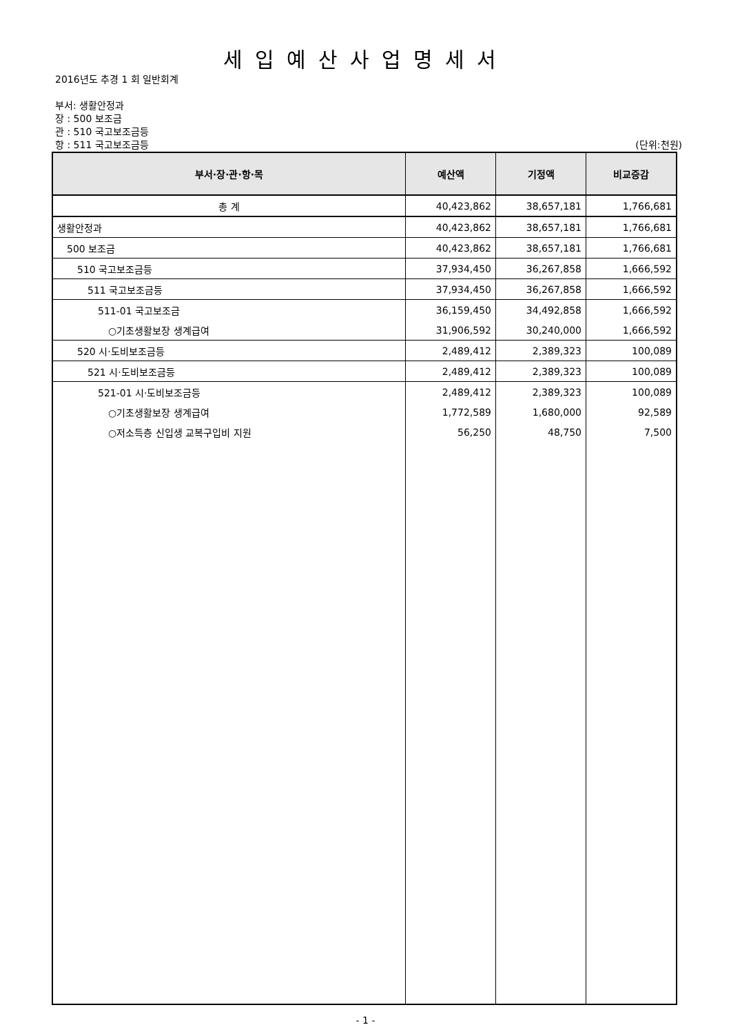세입예산사업명세서
2016년도 추경 1 회 일반회계
부서: 생활안정과
장 : 500 보조금
관 : 510 국고보조금등
항 : 511 국고보조금등 (단위:천원)
| 부서·장·관·항·목 | 예산액 | 기정액 | 비교증감 |
| --- | --- | --- | --- |
| 총 계 | 40,423,862 | 38,657,181 | 1,766,681 |
| 생활안정과 | 40,423,862 | 38,657,181 | 1,766,681 |
| 500 보조금 | 40,423,862 | 38,657,181 | 1,766,681 |
| 510 국고보조금등 | 37,934,450 | 36,267,858 | 1,666,592 |
| 511 국고보조금등 | 37,934,450 | 36,267,858 | 1,666,592 |
| 511-01 국고보조금 | 36,159,450 | 34,492,858 | 1,666,592 |
| ○기초생활보장 생계급여 | 31,906,592 | 30,240,000 | 1,666,592 |
| 520 시·도비보조금등 | 2,489,412 | 2,389,323 | 100,089 |
| 521 시·도비보조금등 | 2,489,412 | 2,389,323 | 100,089 |
| 521-01 시·도비보조금등 | 2,489,412 | 2,389,323 | 100,089 |
| ○기초생활보장 생계급여 | 1,772,589 | 1,680,000 | 92,589 |
| ○저소득층 신입생 교복구입비 지원 | 56,250 | 48,750 | 7,500 |
- 1 -